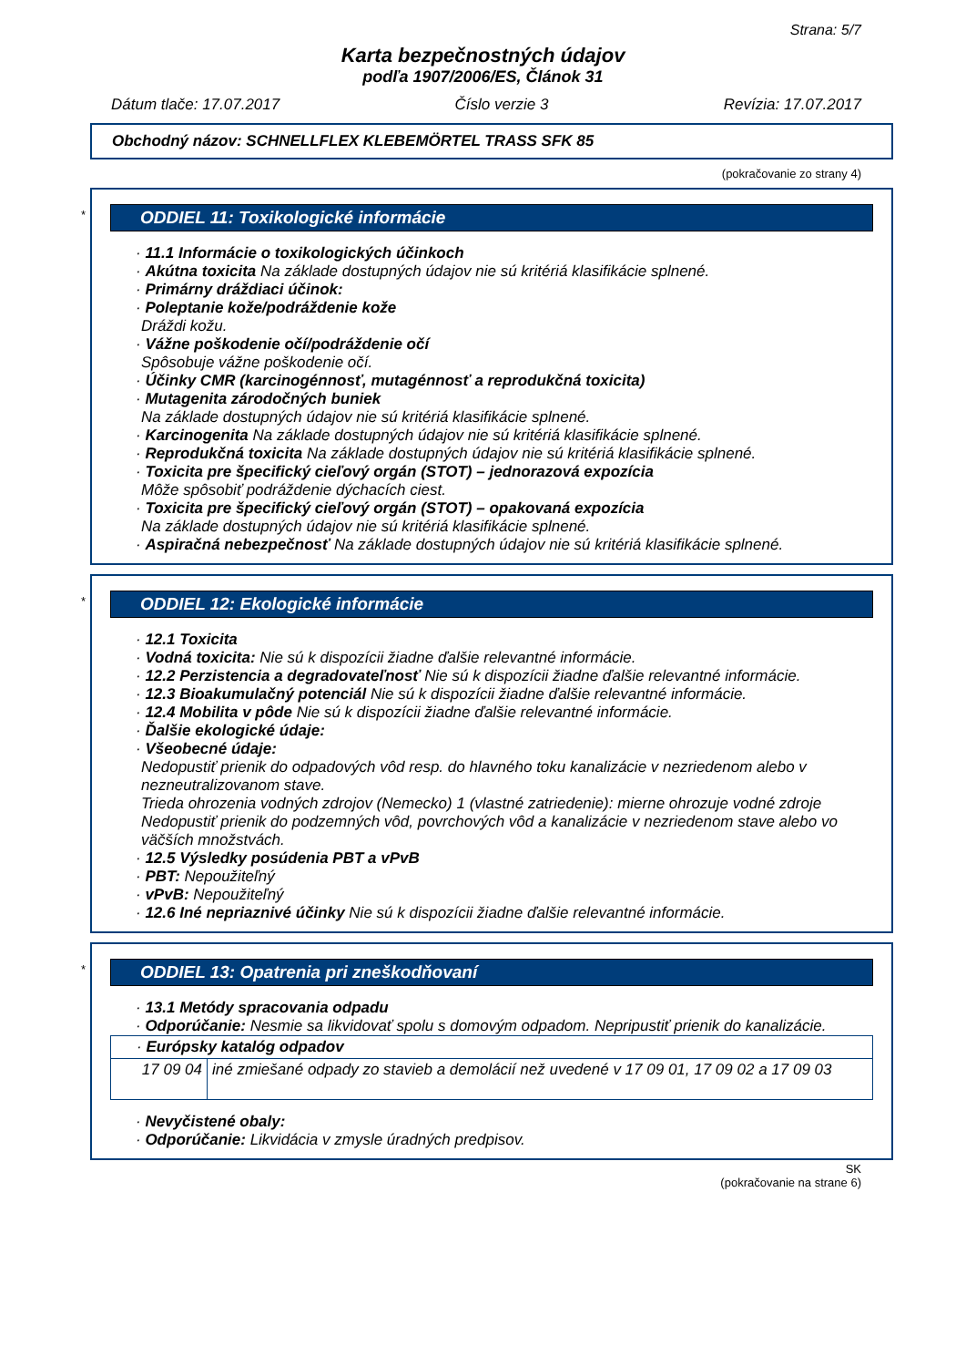Strana: 5/7
Karta bezpečnostných údajov
podľa 1907/2006/ES, Článok 31
Dátum tlače: 17.07.2017 Číslo verzie 3 Revízia: 17.07.2017
Obchodný názov: SCHNELLFLEX KLEBEMÖRTEL TRASS SFK 85
(pokračovanie zo strany 4)
*
ODDIEL 11: Toxikologické informácie
· 11.1 Informácie o toxikologických účinkoch
· Akútna toxicita Na základe dostupných údajov nie sú kritériá klasifikácie splnené.
· Primárny dráždiaci účinok:
· Poleptanie kože/podráždenie kože
Dráždi kožu.
· Vážne poškodenie očí/podráždenie očí
Spôsobuje vážne poškodenie očí.
· Účinky CMR (karcinogénnosť, mutagénnosť a reprodukčná toxicita)
· Mutagenita zárodočných buniek
Na základe dostupných údajov nie sú kritériá klasifikácie splnené.
· Karcinogenita Na základe dostupných údajov nie sú kritériá klasifikácie splnené.
· Reprodukčná toxicita Na základe dostupných údajov nie sú kritériá klasifikácie splnené.
· Toxicita pre špecifický cieľový orgán (STOT) – jednorazová expozícia
Môže spôsobiť podráždenie dýchacích ciest.
· Toxicita pre špecifický cieľový orgán (STOT) – opakovaná expozícia
Na základe dostupných údajov nie sú kritériá klasifikácie splnené.
· Aspiračná nebezpečnosť Na základe dostupných údajov nie sú kritériá klasifikácie splnené.
*
ODDIEL 12: Ekologické informácie
· 12.1 Toxicita
· Vodná toxicita: Nie sú k dispozícii žiadne ďalšie relevantné informácie.
· 12.2 Perzistencia a degradovateľnosť Nie sú k dispozícii žiadne ďalšie relevantné informácie.
· 12.3 Bioakumulačný potenciál Nie sú k dispozícii žiadne ďalšie relevantné informácie.
· 12.4 Mobilita v pôde Nie sú k dispozícii žiadne ďalšie relevantné informácie.
· Ďalšie ekologické údaje:
· Všeobecné údaje:
Nedopustiť prienik do odpadových vôd resp. do hlavného toku kanalizácie v nezriedenom alebo v nezneutralizovanom stave.
Trieda ohrozenia vodných zdrojov (Nemecko) 1 (vlastné zatriedenie): mierne ohrozuje vodné zdroje
Nedopustiť prienik do podzemných vôd, povrchových vôd a kanalizácie v nezriedenom stave alebo vo väčších množstvách.
· 12.5 Výsledky posúdenia PBT a vPvB
· PBT: Nepoužiteľný
· vPvB: Nepoužiteľný
· 12.6 Iné nepriaznivé účinky Nie sú k dispozícii žiadne ďalšie relevantné informácie.
*
ODDIEL 13: Opatrenia pri zneškodňovaní
· 13.1 Metódy spracovania odpadu
· Odporúčanie: Nesmie sa likvidovať spolu s domovým odpadom. Nepripustiť prienik do kanalizácie.
| · Európsky katalóg odpadov | |
| 17 09 04 | iné zmiešané odpady zo stavieb a demolácií než uvedené v 17 09 01, 17 09 02 a 17 09 03 |
· Nevyčistené obaly:
· Odporúčanie: Likvidácia v zmysle úradných predpisov.
SK
(pokračovanie na strane 6)